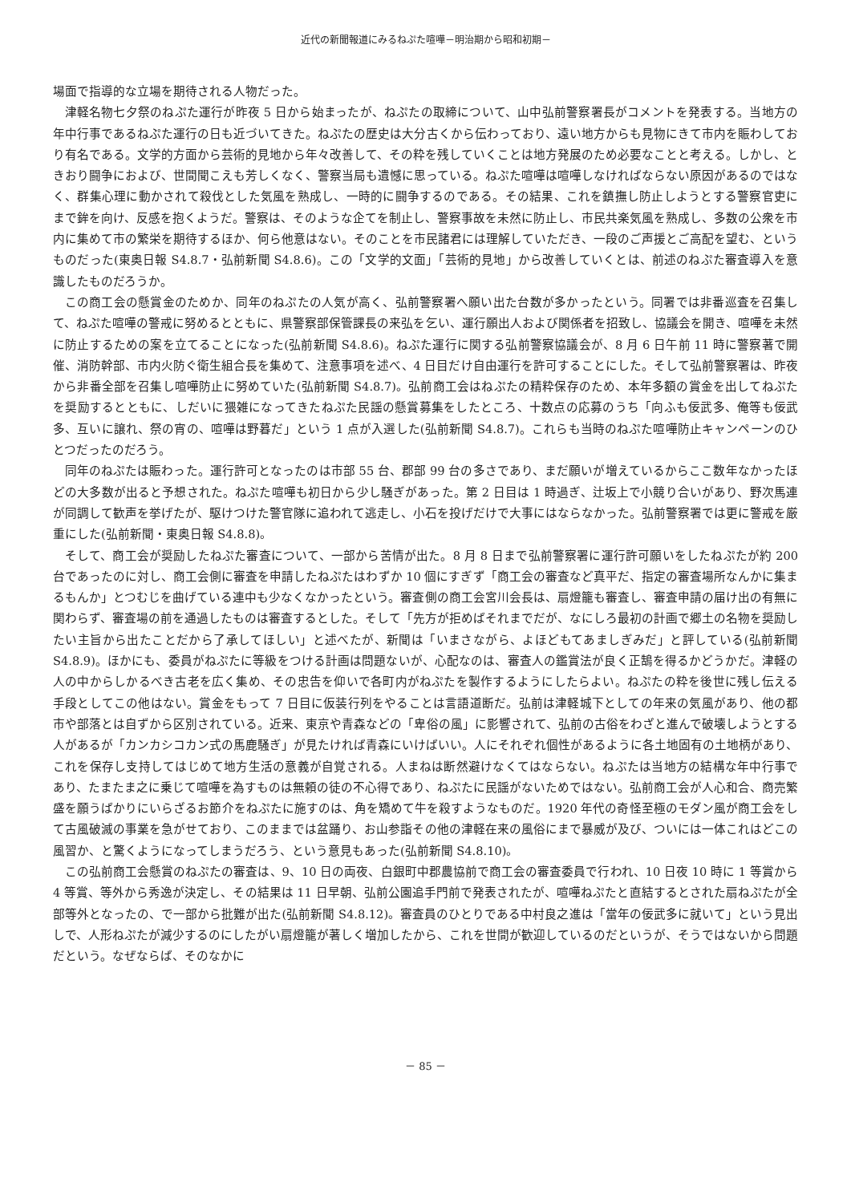近代の新聞報道にみるねぷた喧嘩－明治期から昭和初期－
場面で指導的な立場を期待される人物だった。
津軽名物七夕祭のねぷた運行が昨夜 5 日から始まったが、ねぷたの取締について、山中弘前警察署長がコメントを発表する。当地方の年中行事であるねぷた運行の日も近づいてきた。ねぷたの歴史は大分古くから伝わっており、遠い地方からも見物にきて市内を賑わしており有名である。文学的方面から芸術的見地から年々改善して、その粋を残していくことは地方発展のため必要なことと考える。しかし、ときおり闘争におよび、世間聞こえも芳しくなく、警察当局も遺憾に思っている。ねぷた喧嘩は喧嘩しなければならない原因があるのではなく、群集心理に動かされて殺伐とした気風を熟成し、一時的に闘争するのである。その結果、これを鎮撫し防止しようとする警察官吏にまで鉾を向け、反感を抱くようだ。警察は、そのような企てを制止し、警察事故を未然に防止し、市民共楽気風を熟成し、多数の公衆を市内に集めて市の繁栄を期待するほか、何ら他意はない。そのことを市民諸君には理解していただき、一段のご声援とご高配を望む、というものだった(東奥日報 S4.8.7・弘前新聞 S4.8.6)。この「文学的文面」「芸術的見地」から改善していくとは、前述のねぷた審査導入を意識したものだろうか。
この商工会の懸賞金のためか、同年のねぷたの人気が高く、弘前警察署へ願い出た台数が多かったという。同署では非番巡査を召集して、ねぷた喧嘩の警戒に努めるとともに、県警察部保管課長の来弘を乞い、運行願出人および関係者を招致し、協議会を開き、喧嘩を未然に防止するための案を立てることになった(弘前新聞 S4.8.6)。ねぷた運行に関する弘前警察協議会が、8 月 6 日午前 11 時に警察著で開催、消防幹部、市内火防ぐ衛生組合長を集めて、注意事項を述べ、4 日目だけ自由運行を許可することにした。そして弘前警察署は、昨夜から非番全部を召集し喧嘩防止に努めていた(弘前新聞 S4.8.7)。弘前商工会はねぷたの精粋保存のため、本年多額の賞金を出してねぷたを奨励するとともに、しだいに猥雑になってきたねぷた民謡の懸賞募集をしたところ、十数点の応募のうち「向ふも佞武多、俺等も佞武多、互いに譲れ、祭の宵の、喧嘩は野暮だ」という 1 点が入選した(弘前新聞 S4.8.7)。これらも当時のねぷた喧嘩防止キャンペーンのひとつだったのだろう。
同年のねぷたは賑わった。運行許可となったのは市部 55 台、郡部 99 台の多さであり、まだ願いが増えているからここ数年なかったほどの大多数が出ると予想された。ねぷた喧嘩も初日から少し騒ぎがあった。第 2 日目は 1 時過ぎ、辻坂上で小競り合いがあり、野次馬連が同調して歓声を挙げたが、駆けつけた警官隊に追われて逃走し、小石を投げだけで大事にはならなかった。弘前警察署では更に警戒を厳重にした(弘前新聞・東奥日報 S4.8.8)。
そして、商工会が奨励したねぷた審査について、一部から苦情が出た。8 月 8 日まで弘前警察署に運行許可願いをしたねぷたが約 200 台であったのに対し、商工会側に審査を申請したねぷたはわずか 10 個にすぎず「商工会の審査など真平だ、指定の審査場所なんかに集まるもんか」とつむじを曲げている連中も少なくなかったという。審査側の商工会宮川会長は、扇燈籠も審査し、審査申請の届け出の有無に関わらず、審査場の前を通過したものは審査するとした。そして「先方が拒めばそれまでだが、なにしろ最初の計画で郷土の名物を奨励したい主旨から出たことだから了承してほしい」と述べたが、新聞は「いまさながら、よほどもてあましぎみだ」と評している(弘前新聞 S4.8.9)。ほかにも、委員がねぷたに等級をつける計画は問題ないが、心配なのは、審査人の鑑賞法が良く正鵠を得るかどうかだ。津軽の人の中からしかるべき古老を広く集め、その忠告を仰いで各町内がねぷたを製作するようにしたらよい。ねぷたの粋を後世に残し伝える手段としてこの他はない。賞金をもって 7 日目に仮装行列をやることは言語道断だ。弘前は津軽城下としての年来の気風があり、他の都市や部落とは自ずから区別されている。近来、東京や青森などの「卑俗の風」に影響されて、弘前の古俗をわざと進んで破壊しようとする人があるが「カンカシコカン式の馬鹿騒ぎ」が見たければ青森にいけばいい。人にそれぞれ個性があるように各土地固有の土地柄があり、これを保存し支持してはじめて地方生活の意義が自覚される。人まねは断然避けなくてはならない。ねぷたは当地方の結構な年中行事であり、たまたま之に乗じて喧嘩を為すものは無頼の徒の不心得であり、ねぷたに民謡がないためではない。弘前商工会が人心和合、商売繁盛を願うばかりにいらざるお節介をねぷたに施すのは、角を矯めて牛を殺すようなものだ。1920 年代の奇怪至極のモダン風が商工会をして古風破滅の事業を急がせており、このままでは盆踊り、お山参詣その他の津軽在来の風俗にまで暴威が及び、ついには一体これはどこの風習か、と驚くようになってしまうだろう、という意見もあった(弘前新聞 S4.8.10)。
この弘前商工会懸賞のねぷたの審査は、9、10 日の両夜、白銀町中郡農協前で商工会の審査委員で行われ、10 日夜 10 時に 1 等賞から 4 等賞、等外から秀逸が決定し、その結果は 11 日早朝、弘前公園追手門前で発表されたが、喧嘩ねぷたと直結するとされた扇ねぷたが全部等外となったの、で一部から批難が出た(弘前新聞 S4.8.12)。審査員のひとりである中村良之進は「當年の佞武多に就いて」という見出しで、人形ねぷたが減少するのにしたがい扇燈籠が著しく増加したから、これを世間が歓迎しているのだというが、そうではないから問題だという。なぜならば、そのなかに
－ 85 －